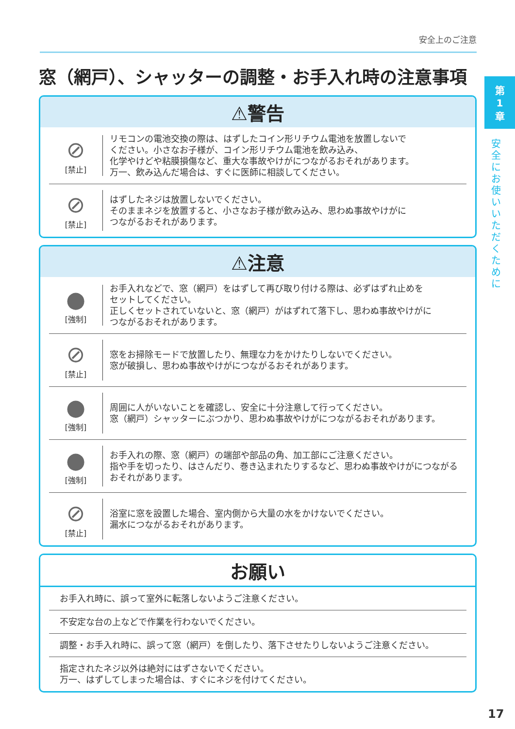安全上のご注意
第
1
章
安全にお使いいただくために
窓（網戸）、シャッターの調整・お手入れ時の注意事項
⚠警告
⊘
[禁止]
リモコンの電池交換の際は、はずしたコイン形リチウム電池を放置しないで
ください。小さなお子様が、コイン形リチウム電池を飲み込み、
化学やけどや粘膜損傷など、重大な事故やけがにつながるおそれがあります。
万一、飲み込んだ場合は、すぐに医師に相談してください。
⊘
[禁止]
はずしたネジは放置しないでください。
そのままネジを放置すると、小さなお子様が飲み込み、思わぬ事故やけがに
つながるおそれがあります。
⚠注意
●
[強制]
お手入れなどで、窓（網戸）をはずして再び取り付ける際は、必ずはずれ止めを
セットしてください。
正しくセットされていないと、窓（網戸）がはずれて落下し、思わぬ事故やけがに
つながるおそれがあります。
⊘
[禁止]
窓をお掃除モードで放置したり、無理な力をかけたりしないでください。
窓が破損し、思わぬ事故やけがにつながるおそれがあります。
●
[強制]
周囲に人がいないことを確認し、安全に十分注意して行ってください。
窓（網戸）シャッターにぶつかり、思わぬ事故やけがにつながるおそれがあります。
●
[強制]
お手入れの際、窓（網戸）の端部や部品の角、加工部にご注意ください。
指や手を切ったり、はさんだり、巻き込まれたりするなど、思わぬ事故やけがにつながる
おそれがあります。
⊘
[禁止]
浴室に窓を設置した場合、室内側から大量の水をかけないでください。
漏水につながるおそれがあります。
お願い
お手入れ時に、誤って室外に転落しないようご注意ください。
不安定な台の上などで作業を行わないでください。
調整・お手入れ時に、誤って窓（網戸）を倒したり、落下させたりしないようご注意ください。
指定されたネジ以外は絶対にはずさないでください。
万一、はずしてしまった場合は、すぐにネジを付けてください。
17